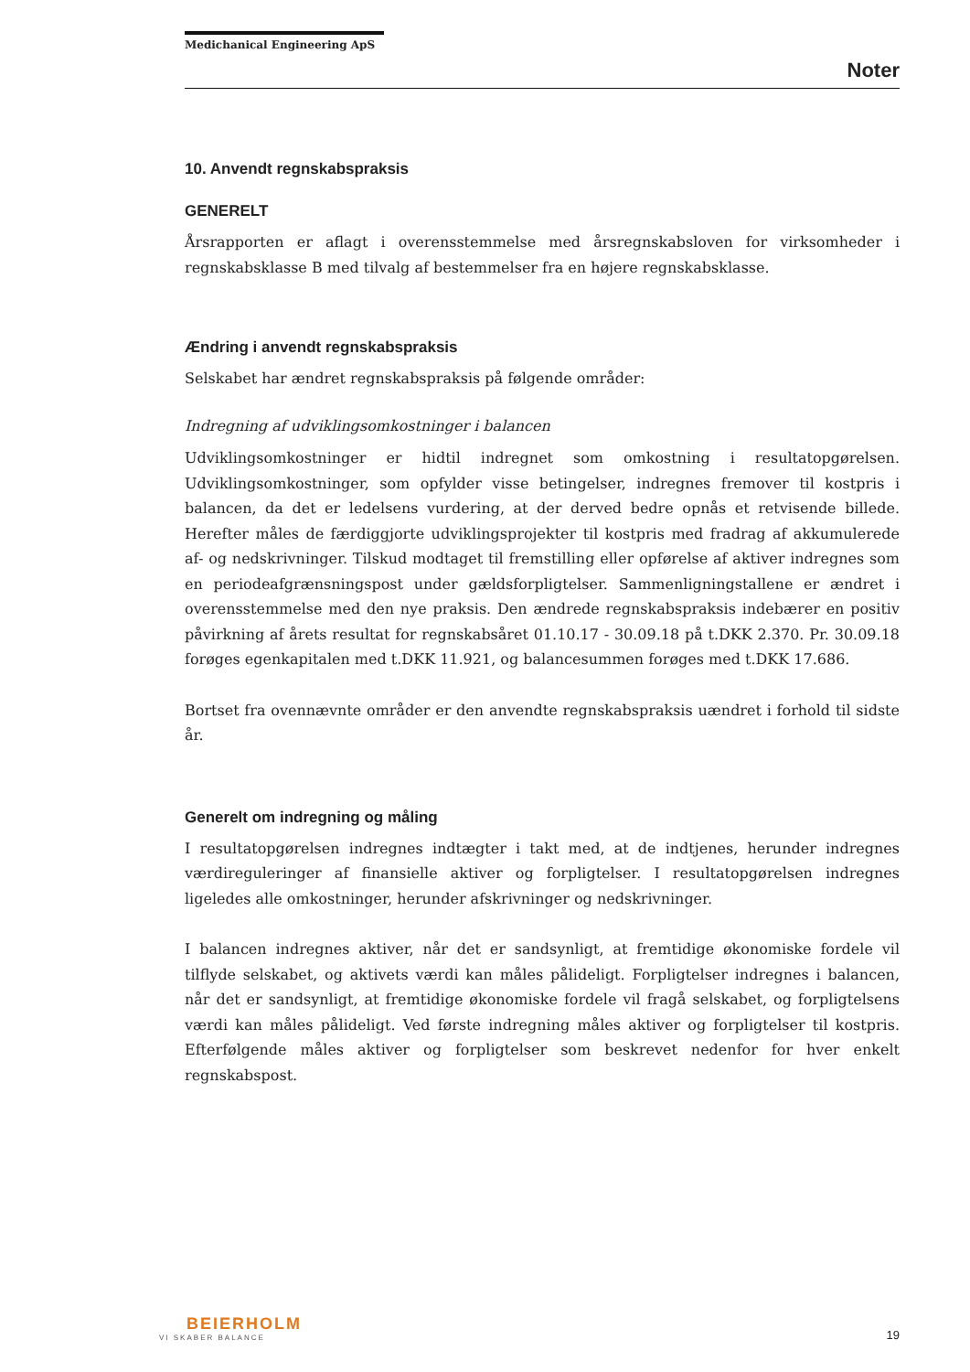Medichanical Engineering ApS
Noter
10. Anvendt regnskabspraksis
GENERELT
Årsrapporten er aflagt i overensstemmelse med årsregnskabsloven for virksomheder i regnskabsklasse B med tilvalg af bestemmelser fra en højere regnskabsklasse.
Ændring i anvendt regnskabspraksis
Selskabet har ændret regnskabspraksis på følgende områder:
Indregning af udviklingsomkostninger i balancen
Udviklingsomkostninger er hidtil indregnet som omkostning i resultatopgørelsen. Udviklingsomkostninger, som opfylder visse betingelser, indregnes fremover til kostpris i balancen, da det er ledelsens vurdering, at der derved bedre opnås et retvisende billede. Herefter måles de færdiggjorte udviklingsprojekter til kostpris med fradrag af akkumulerede af- og nedskrivninger. Tilskud modtaget til fremstilling eller opførelse af aktiver indregnes som en periodeafgrænsningspost under gældsforpligtelser. Sammenligningstallene er ændret i overensstemmelse med den nye praksis. Den ændrede regnskabspraksis indebærer en positiv påvirkning af årets resultat for regnskabsåret 01.10.17 - 30.09.18 på t.DKK 2.370. Pr. 30.09.18 forøges egenkapitalen med t.DKK 11.921, og balancesummen forøges med t.DKK 17.686.
Bortset fra ovennævnte områder er den anvendte regnskabspraksis uændret i forhold til sidste år.
Generelt om indregning og måling
I resultatopgørelsen indregnes indtægter i takt med, at de indtjenes, herunder indregnes værdireguleringer af finansielle aktiver og forpligtelser. I resultatopgørelsen indregnes ligeledes alle omkostninger, herunder afskrivninger og nedskrivninger.
I balancen indregnes aktiver, når det er sandsynligt, at fremtidige økonomiske fordele vil tilflyde selskabet, og aktivets værdi kan måles pålideligt. Forpligtelser indregnes i balancen, når det er sandsynligt, at fremtidige økonomiske fordele vil fragå selskabet, og forpligtelsens værdi kan måles pålideligt. Ved første indregning måles aktiver og forpligtelser til kostpris. Efterfølgende måles aktiver og forpligtelser som beskrevet nedenfor for hver enkelt regnskabspost.
BEIERHOLM
VI SKABER BALANCE
19